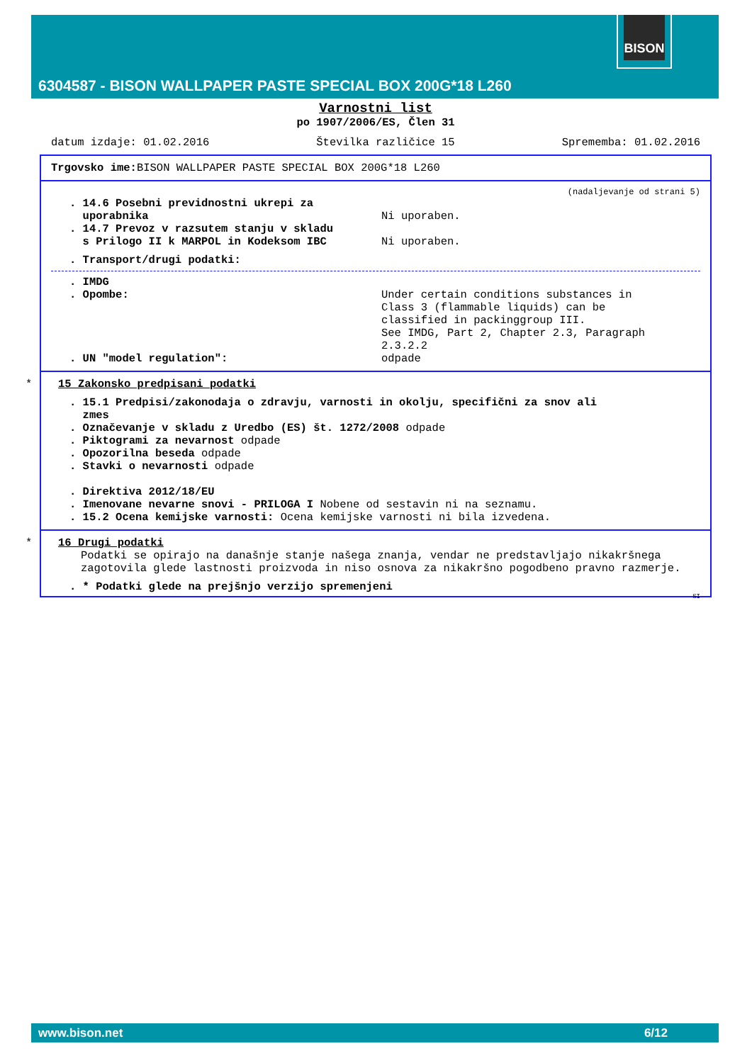BISON
6304587 - BISON WALLPAPER PASTE SPECIAL BOX 200G*18 L260
Varnostni list
po 1907/2006/ES, Člen 31
datum izdaje: 01.02.2016 Številka različice 15 Sprememba: 01.02.2016
Trgovsko ime: BISON WALLPAPER PASTE SPECIAL BOX 200G*18 L260
(nadaljevanje od strani 5)
. 14.6 Posebni previdnostni ukrepi za
uporabnika
Ni uporaben.
. 14.7 Prevoz v razsutem stanju v skladu
s Prilogo II k MARPOL in Kodeksom IBC
Ni uporaben.
. Transport/drugi podatki:
. IMDG
. Opombe: Under certain conditions substances in
Class 3 (flammable liquids) can be
classified in packinggroup III.
See IMDG, Part 2, Chapter 2.3, Paragraph
2.3.2.2
. UN "model regulation": odpade
*
15 Zakonsko predpisani podatki
. 15.1 Predpisi/zakonodaja o zdravju, varnosti in okolju, specifični za snov ali
zmes
. Označevanje v skladu z Uredbo (ES) št. 1272/2008 odpade
. Piktogrami za nevarnost odpade
. Opozorilna beseda odpade
. Stavki o nevarnosti odpade
. Direktiva 2012/18/EU
. Imenovane nevarne snovi - PRILOGA I Nobene od sestavin ni na seznamu.
. 15.2 Ocena kemijske varnosti: Ocena kemijske varnosti ni bila izvedena.
*
16 Drugi podatki
Podatki se opirajo na današnje stanje našega znanja, vendar ne predstavljajo nikakršnega zagotovila glede lastnosti proizvoda in niso osnova za nikakršno pogodbeno pravno razmerje.
. * Podatki glede na prejšnjo verzijo spremenjeni
SI
www.bison.net 6/12